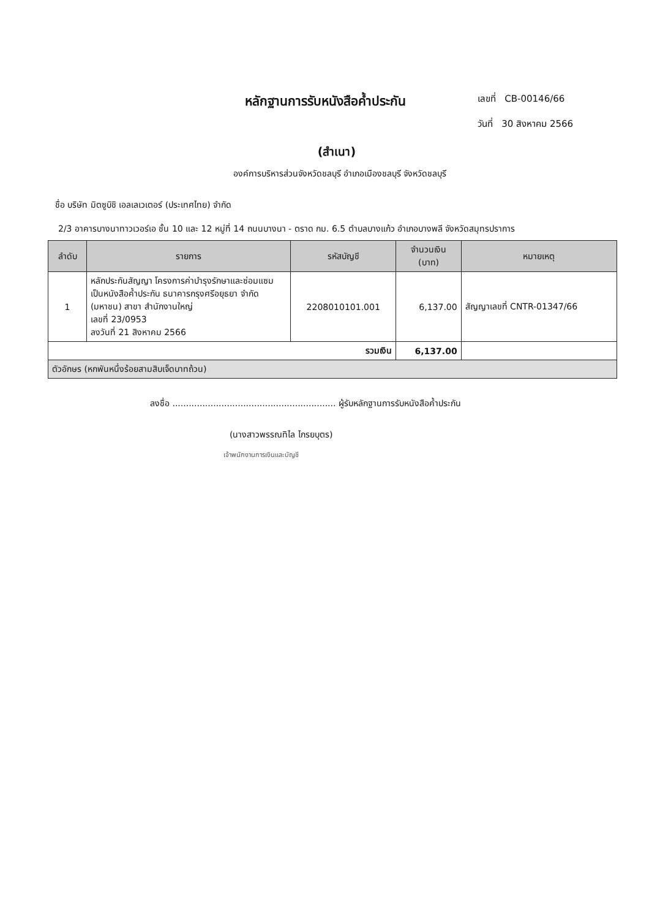หลักฐานการรับหนังสือค้ำประกัน
เลขที่ CB-00146/66
วันที่ 30 สิงหาคม 2566
(สำเนา)
องค์การบริหารส่วนจังหวัดชลบุรี อำเภอเมืองชลบุรี จังหวัดชลบุรี
ชื่อ บริษัท มิตซูบิชิ เอลเลเวเตอร์ (ประเทศไทย) จำกัด
2/3 อาคารบางนาทาวเวอร์เอ ชั้น 10 และ 12 หมู่ที่ 14 ถนนบางนา - ตราด กม. 6.5 ตำบลบางแก้ว อำเภอบางพลี จังหวัดสมุทรปราการ
| ลำดับ | รายการ | รหัสบัญชี | จำนวนเงิน (บาท) | หมายเหตุ |
| --- | --- | --- | --- | --- |
| 1 | หลักประกันสัญญา โครงการค่าบำรุงรักษาและซ่อมแซม เป็นหนังสือค้ำประกัน ธนาคารกรุงศรีอยุธยา จำกัด (มหาชน) สาขา สำนักงานใหญ่ เลขที่ 23/0953 ลงวันที่ 21 สิงหาคม 2566 | 2208010101.001 | 6,137.00 | สัญญาเลขที่ CNTR-01347/66 |
| รวมเงิน | | | 6,137.00 | |
| ตัวอักษร (หกพันหนึ่งร้อยสามสิบเจ็ดบาทถ้วน) | | | | |
ลงชื่อ ............................................................ ผู้รับหลักฐานการรับหนังสือค้ำประกัน
(นางสาวพรรณทิไล ไกรยบุตร)
เจ้าพนักงานการเงินและบัญชี